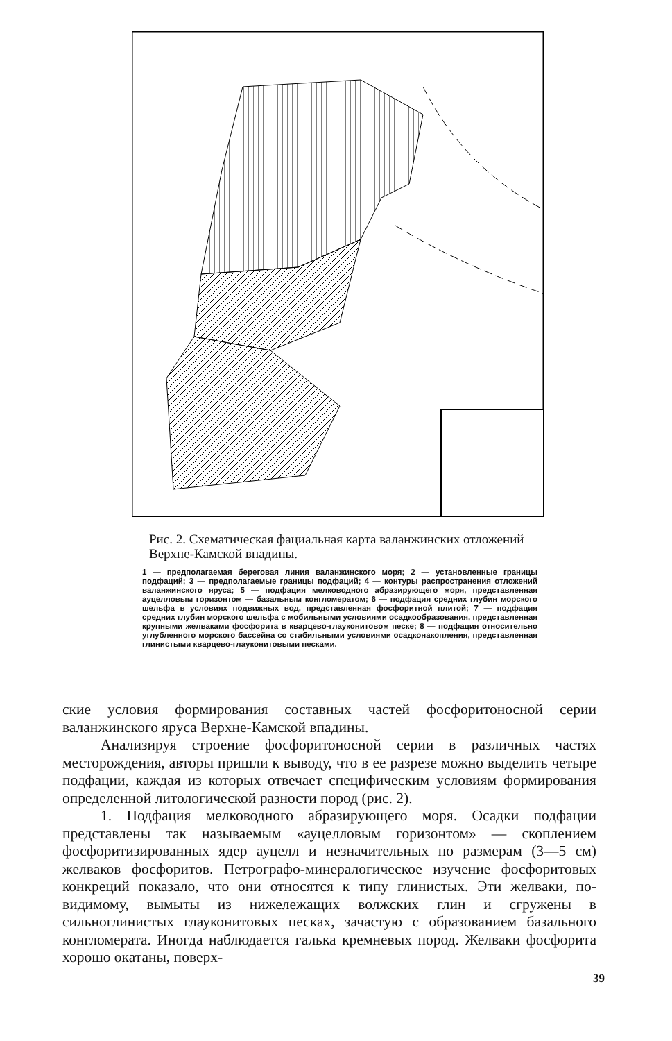Рис. 2. Схематическая фациальная карта валанжинских отложений Верхне-Камской впадины.
1 — предполагаемая береговая линия валанжинского моря; 2 — установленные границы подфаций; 3 — предполагаемые границы подфаций; 4 — контуры распространения отложений валанжинского яруса; 5 — подфация мелководного абразирующего моря, представленная ауцелловым горизонтом — базальным конгломератом; 6 — подфация средних глубин морского шельфа в условиях подвижных вод, представленная фосфоритной плитой; 7 — подфация средних глубин морского шельфа с мобильными условиями осадкообразования, представленная крупными желваками фосфорита в кварцево-глауконитовом песке; 8 — подфация относительно углубленного морского бассейна со стабильными условиями осадконакопления, представленная глинистыми кварцево-глауконитовыми песками.
ские условия формирования составных частей фосфоритоносной серии валанжинского яруса Верхне-Камской впадины.
Анализируя строение фосфоритоносной серии в различных частях месторождения, авторы пришли к выводу, что в ее разрезе можно выделить четыре подфации, каждая из которых отвечает специфическим условиям формирования определенной литологической разности пород (рис. 2).
1. Подфация мелководного абразирующего моря. Осадки подфации представлены так называемым «ауцелловым горизонтом» — скоплением фосфоритизированных ядер ауцелл и незначительных по размерам (3—5 см) желваков фосфоритов. Петрографо-минералогическое изучение фосфоритовых конкреций показало, что они относятся к типу глинистых. Эти желваки, по-видимому, вымыты из нижележащих волжских глин и сгружены в сильноглинистых глауконитовых песках, зачастую с образованием базального конгломерата. Иногда наблюдается галька кремневых пород. Желваки фосфорита хорошо окатаны, поверх-
39